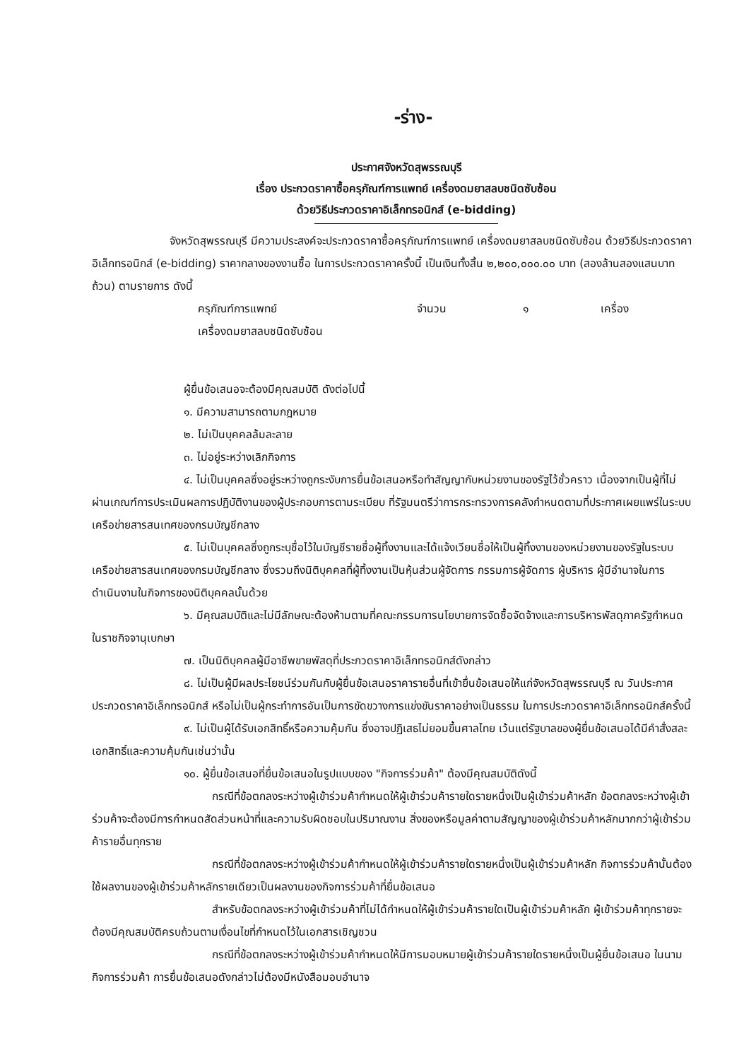-ร่าง-
ประกาศจังหวัดสุพรรณบุรี
เรื่อง ประกวดราคาซื้อครุภัณฑ์การแพทย์ เครื่องดมยาสลบชนิดซับซ้อน
ด้วยวิธีประกวดราคาอิเล็กทรอนิกส์ (e-bidding)
จังหวัดสุพรรณบุรี มีความประสงค์จะประกวดราคาซื้อครุภัณฑ์การแพทย์ เครื่องดมยาสลบชนิดซับซ้อน ด้วยวิธีประกวดราคาอิเล็กทรอนิกส์ (e-bidding) ราคากลางของงานซื้อ ในการประกวดราคาครั้งนี้ เป็นเงินทั้งสิ้น ๒,๒๐๐,๐๐๐.๐๐ บาท (สองล้านสองแสนบาทถ้วน) ตามรายการ ดังนี้
ครุภัณฑ์การแพทย์ จำนวน ๑ เครื่อง
เครื่องดมยาสลบชนิดซับซ้อน
ผู้ยื่นข้อเสนอจะต้องมีคุณสมบัติ ดังต่อไปนี้
๑. มีความสามารถตามกฎหมาย
๒. ไม่เป็นบุคคลล้มละลาย
๓. ไม่อยู่ระหว่างเลิกกิจการ
๔. ไม่เป็นบุคคลซึ่งอยู่ระหว่างถูกระงับการยื่นข้อเสนอหรือทำสัญญากับหน่วยงานของรัฐไว้ชั่วคราว เนื่องจากเป็นผู้ที่ไม่ผ่านเกณฑ์การประเมินผลการปฏิบัติงานของผู้ประกอบการตามระเบียบ ที่รัฐมนตรีว่าการกระทรวงการคลังกำหนดตามที่ประกาศเผยแพร่ในระบบเครือข่ายสารสนเทศของกรมบัญชีกลาง
๕. ไม่เป็นบุคคลซึ่งถูกระบุชื่อไว้ในบัญชีรายชื่อผู้ทิ้งงานและได้แจ้งเวียนชื่อให้เป็นผู้ทิ้งงานของหน่วยงานของรัฐในระบบเครือข่ายสารสนเทศของกรมบัญชีกลาง ซึ่งรวมถึงนิติบุคคลที่ผู้ทิ้งงานเป็นหุ้นส่วนผู้จัดการ กรรมการผู้จัดการ ผู้บริหาร ผู้มีอำนาจในการดำเนินงานในกิจการของนิติบุคคลนั้นด้วย
๖. มีคุณสมบัติและไม่มีลักษณะต้องห้ามตามที่คณะกรรมการนโยบายการจัดซื้อจัดจ้างและการบริหารพัสดุภาครัฐกำหนดในราชกิจจานุเบกษา
๗. เป็นนิติบุคคลผู้มีอาชีพขายพัสดุที่ประกวดราคาอิเล็กทรอนิกส์ดังกล่าว
๘. ไม่เป็นผู้มีผลประโยชน์ร่วมกันกับผู้ยื่นข้อเสนอราคารายอื่นที่เข้ายื่นข้อเสนอให้แก่จังหวัดสุพรรณบุรี ณ วันประกาศประกวดราคาอิเล็กทรอนิกส์ หรือไม่เป็นผู้กระทำการอันเป็นการขัดขวางการแข่งขันราคาอย่างเป็นธรรม ในการประกวดราคาอิเล็กทรอนิกส์ครั้งนี้
๙. ไม่เป็นผู้ได้รับเอกสิทธิ์หรือความคุ้มกัน ซึ่งอาจปฏิเสธไม่ยอมขึ้นศาลไทย เว้นแต่รัฐบาลของผู้ยื่นข้อเสนอได้มีคำสั่งสละเอกสิทธิ์และความคุ้มกันเช่นว่านั้น
๑๐. ผู้ยื่นข้อเสนอที่ยื่นข้อเสนอในรูปแบบของ "กิจการร่วมค้า" ต้องมีคุณสมบัติดังนี้
กรณีที่ข้อตกลงระหว่างผู้เข้าร่วมค้ากำหนดให้ผู้เข้าร่วมค้ารายใดรายหนึ่งเป็นผู้เข้าร่วมค้าหลัก ข้อตกลงระหว่างผู้เข้าร่วมค้าจะต้องมีการกำหนดสัดส่วนหน้าที่และความรับผิดชอบในปริมาณงาน สิ่งของหรือมูลค่าตามสัญญาของผู้เข้าร่วมค้าหลักมากกว่าผู้เข้าร่วมค้ารายอื่นทุกราย
กรณีที่ข้อตกลงระหว่างผู้เข้าร่วมค้ากำหนดให้ผู้เข้าร่วมค้ารายใดรายหนึ่งเป็นผู้เข้าร่วมค้าหลัก กิจการร่วมค้านั้นต้องใช้ผลงานของผู้เข้าร่วมค้าหลักรายเดียวเป็นผลงานของกิจการร่วมค้าที่ยื่นข้อเสนอ
สำหรับข้อตกลงระหว่างผู้เข้าร่วมค้าที่ไม่ได้กำหนดให้ผู้เข้าร่วมค้ารายใดเป็นผู้เข้าร่วมค้าหลัก ผู้เข้าร่วมค้าทุกรายจะต้องมีคุณสมบัติครบถ้วนตามเงื่อนไขที่กำหนดไว้ในเอกสารเชิญชวน
กรณีที่ข้อตกลงระหว่างผู้เข้าร่วมค้ากำหนดให้มีการมอบหมายผู้เข้าร่วมค้ารายใดรายหนึ่งเป็นผู้ยื่นข้อเสนอ ในนามกิจการร่วมค้า การยื่นข้อเสนอดังกล่าวไม่ต้องมีหนังสือมอบอำนาจ